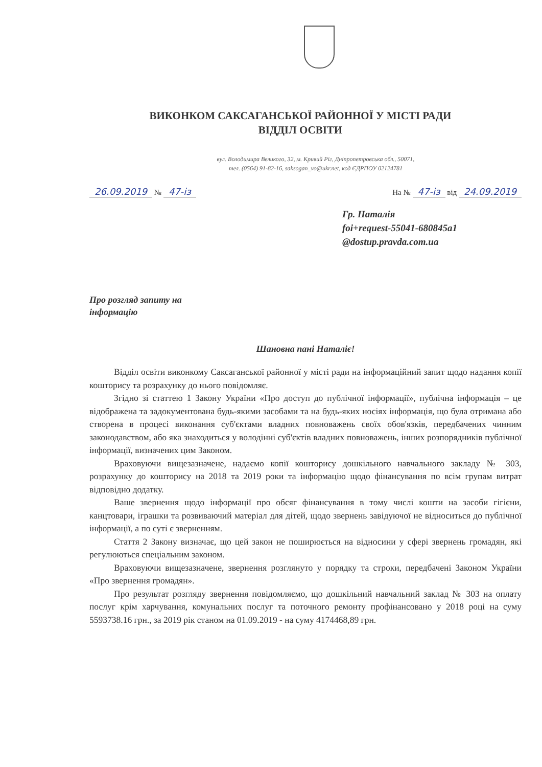ВИКОНКОМ САКСАГАНСЬКОЇ РАЙОННОЇ У МІСТІ РАДИ
ВІДДІЛ ОСВІТИ
вул. Володимира Великого, 32, м. Кривий Ріг, Дніпропетровська обл., 50071,
тел. (0564) 91-82-16, saksogan_vo@ukr.net, код ЄДРПОУ 02124781
26.09.2019 № 47-із На № 47-із від 24.09.2019
Гр. Наталія
foi+request-55041-680845a1
@dostup.pravda.com.ua
Про розгляд запиту на
інформацію
Шановна пані Наталіє!
Відділ освіти виконкому Саксаганської районної у місті ради на інформаційний запит щодо надання копії кошторису та розрахунку до нього повідомляє.
Згідно зі статтею 1 Закону України «Про доступ до публічної інформації», публічна інформація – це відображена та задокументована будь-якими засобами та на будь-яких носіях інформація, що була отримана або створена в процесі виконання суб'єктами владних повноважень своїх обов'язків, передбачених чинним законодавством, або яка знаходиться у володінні суб'єктів владних повноважень, інших розпорядників публічної інформації, визначених цим Законом.
Враховуючи вищезазначене, надаємо копії кошторису дошкільного навчального закладу № 303, розрахунку до кошторису на 2018 та 2019 роки та інформацію щодо фінансування по всім групам витрат відповідно додатку.
Ваше звернення щодо інформації про обсяг фінансування в тому числі кошти на засоби гігієни, канцтовари, іграшки та розвиваючий матеріал для дітей, щодо звернень завідуючої не відноситься до публічної інформації, а по суті є зверненням.
Стаття 2 Закону визначає, що цей закон не поширюється на відносини у сфері звернень громадян, які регулюються спеціальним законом.
Враховуючи вищезазначене, звернення розглянуто у порядку та строки, передбачені Законом України «Про звернення громадян».
Про результат розгляду звернення повідомляємо, що дошкільний навчальний заклад № 303 на оплату послуг крім харчування, комунальних послуг та поточного ремонту профінансовано у 2018 році на суму 5593738.16 грн., за 2019 рік станом на 01.09.2019 - на суму 4174468,89 грн.